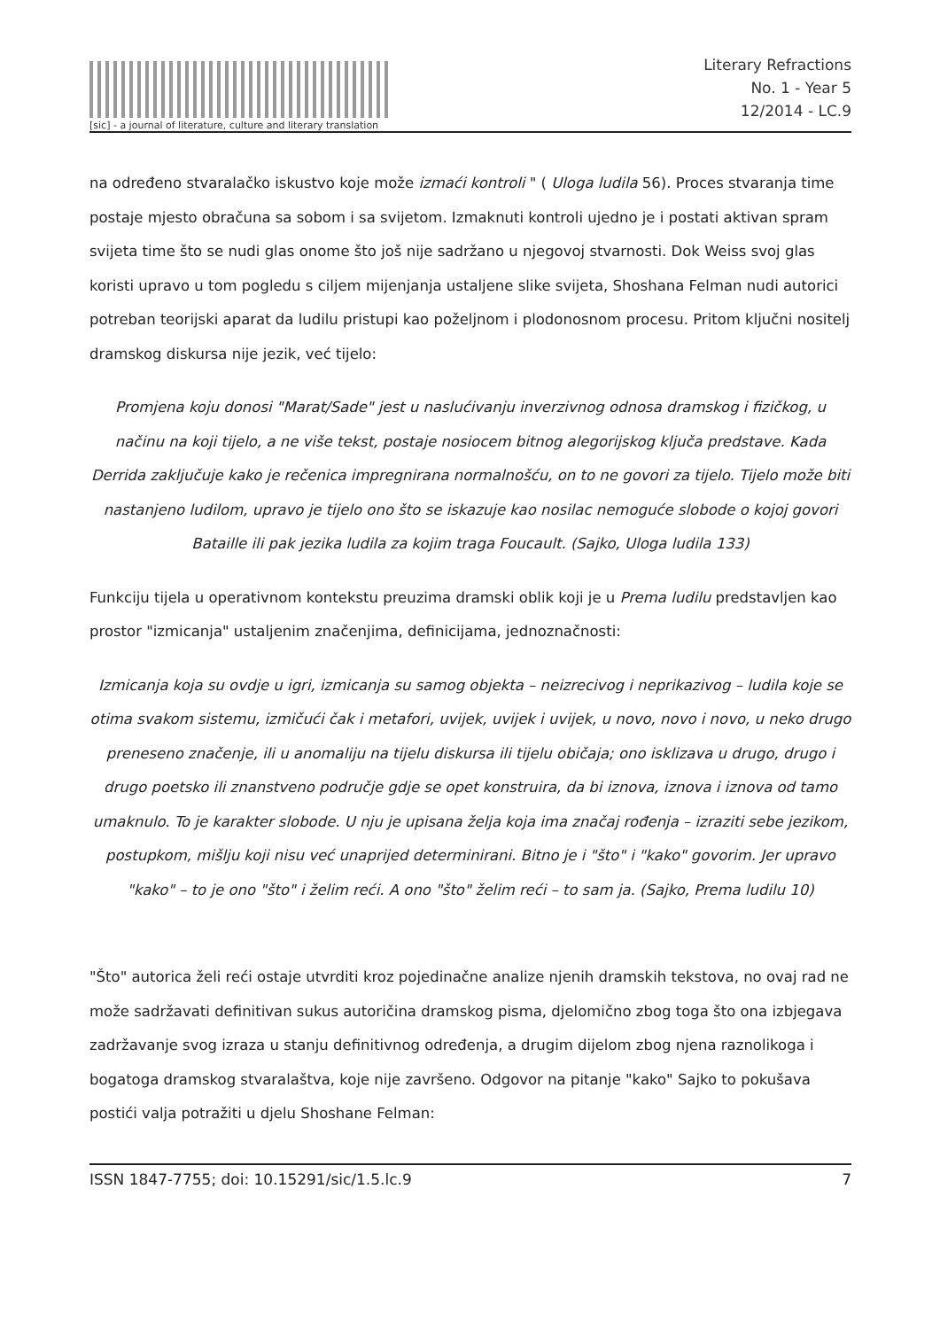[sic] - a journal of literature, culture and literary translation
Literary Refractions
No. 1 - Year 5
12/2014 - LC.9
na određeno stvaralačko iskustvo koje može izmaći kontroli " ( Uloga ludila 56). Proces stvaranja time postaje mjesto obračuna sa sobom i sa svijetom. Izmaknuti kontroli ujedno je i postati aktivan spram svijeta time što se nudi glas onome što još nije sadržano u njegovoj stvarnosti. Dok Weiss svoj glas koristi upravo u tom pogledu s ciljem mijenjanja ustaljene slike svijeta, Shoshana Felman nudi autorici potreban teorijski aparat da ludilu pristupi kao poželjnom i plodonosnom procesu. Pritom ključni nositelj dramskog diskursa nije jezik, već tijelo:
Promjena koju donosi "Marat/Sade" jest u naslućivanju inverzivnog odnosa dramskog i fizičkog, u načinu na koji tijelo, a ne više tekst, postaje nosiocem bitnog alegorijskog ključa predstave. Kada Derrida zaključuje kako je rečenica impregnirana normalnošću, on to ne govori za tijelo. Tijelo može biti nastanjeno ludilom, upravo je tijelo ono što se iskazuje kao nosilac nemoguće slobode o kojoj govori Bataille ili pak jezika ludila za kojim traga Foucault. (Sajko, Uloga ludila 133)
Funkciju tijela u operativnom kontekstu preuzima dramski oblik koji je u Prema ludilu predstavljen kao prostor "izmicanja" ustaljenim značenjima, definicijama, jednoznačnosti:
Izmicanja koja su ovdje u igri, izmicanja su samog objekta – neizrecivog i neprikazivog – ludila koje se otima svakom sistemu, izmičući čak i metafori, uvijek, uvijek i uvijek, u novo, novo i novo, u neko drugo preneseno značenje, ili u anomaliju na tijelu diskursa ili tijelu običaja; ono isklizava u drugo, drugo i drugo poetsko ili znanstveno područje gdje se opet konstruira, da bi iznova, iznova i iznova od tamo umaknulo. To je karakter slobode. U nju je upisana želja koja ima značaj rođenja – izraziti sebe jezikom, postupkom, mišlju koji nisu već unaprijed determinirani. Bitno je i "što" i "kako" govorim. Jer upravo "kako" – to je ono "što" i želim reći. A ono "što" želim reći – to sam ja. (Sajko, Prema ludilu 10)
"Što" autorica želi reći ostaje utvrditi kroz pojedinačne analize njenih dramskih tekstova, no ovaj rad ne može sadržavati definitivan sukus autoričina dramskog pisma, djelomično zbog toga što ona izbjegava zadržavanje svog izraza u stanju definitivnog određenja, a drugim dijelom zbog njena raznolikoga i bogatoga dramskog stvaralaštva, koje nije završeno. Odgovor na pitanje "kako" Sajko to pokušava postići valja potražiti u djelu Shoshane Felman:
ISSN 1847-7755; doi: 10.15291/sic/1.5.lc.9 7